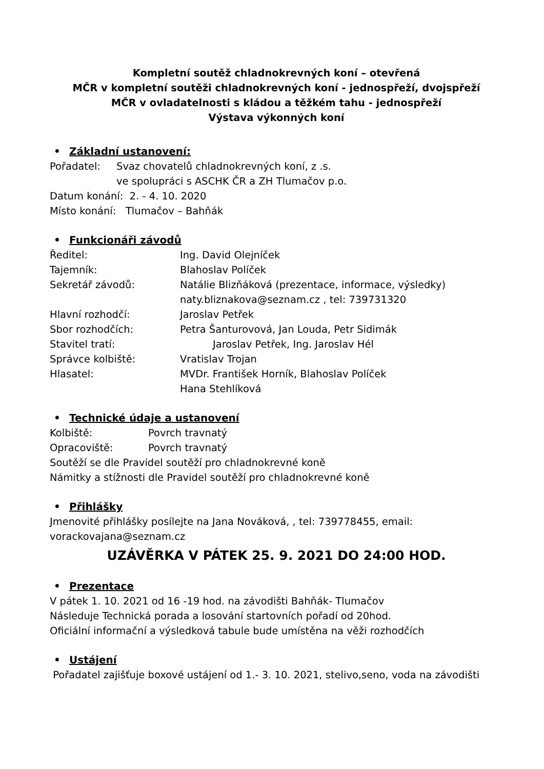Kompletní soutěž chladnokrevných koní – otevřená
MČR v kompletní soutěži chladnokrevných koní - jednospřeží, dvojspřeží
MČR v ovladatelnosti s kládou a těžkém tahu - jednospřeží
Výstava výkonných koní
• Základní ustanovení:
Pořadatel: Svaz chovatelů chladnokrevných koní, z .s.
ve spolupráci s ASCHK ČR a ZH Tlumačov p.o.
Datum konání: 2. - 4. 10. 2020
Místo konání: Tlumačov – Bahňák
• Funkcionáři závodů
Ředitel: Ing. David Olejníček
Tajemník: Blahoslav Políček
Sekretář závodů: Natálie Blizňáková (prezentace, informace, výsledky)
naty.bliznakova@seznam.cz , tel: 739731320
Hlavní rozhodčí: Jaroslav Petřek
Sbor rozhodčích: Petra Šanturovová, Jan Louda, Petr Sidimák
Stavitel tratí: Jaroslav Petřek, Ing. Jaroslav Hél
Správce kolbiště: Vratislav Trojan
Hlasatel: MVDr. František Horník, Blahoslav Políček
Hana Stehlíková
• Technické údaje a ustanovení
Kolbiště: Povrch travnatý
Opracoviště: Povrch travnatý
Soutěží se dle Pravidel soutěží pro chladnokrevné koně
Námitky a stížnosti dle Pravidel soutěží pro chladnokrevné koně
• Přihlášky
Jmenovité přihlášky posílejte na Jana Nováková, , tel: 739778455, email: vorackovajana@seznam.cz
UZÁVĚRKA V PÁTEK 25. 9. 2021 DO 24:00 HOD.
• Prezentace
V pátek 1. 10. 2021 od 16 -19 hod. na závodišti Bahňák- Tlumačov
Následuje Technická porada a losování startovních pořadí od 20hod.
Oficiální informační a výsledková tabule bude umístěna na věži rozhodčích
• Ustájení
Pořadatel zajišťuje boxové ustájení od 1.- 3. 10. 2021, stelivo,seno, voda na závodišti